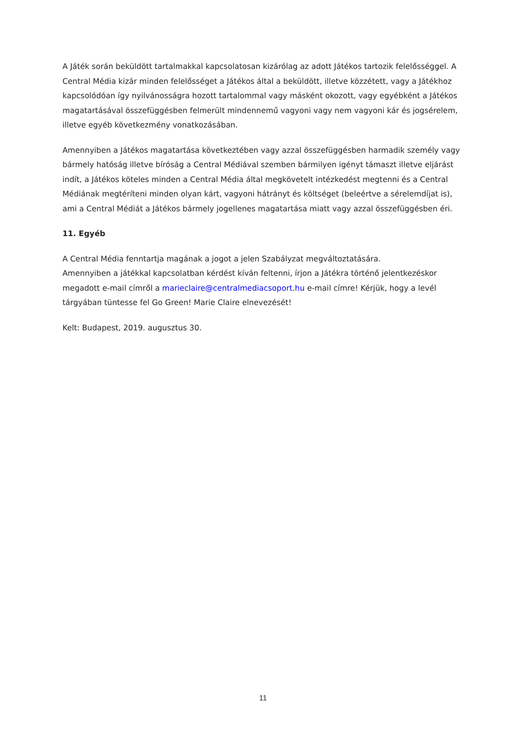A Játék során beküldött tartalmakkal kapcsolatosan kizárólag az adott Játékos tartozik felelősséggel. A Central Média kizár minden felelősséget a Játékos által a beküldött, illetve közzétett, vagy a Játékhoz kapcsolódóan így nyilvánosságra hozott tartalommal vagy másként okozott, vagy egyébként a Játékos magatartásával összefüggésben felmerült mindennemű vagyoni vagy nem vagyoni kár és jogsérelem, illetve egyéb következmény vonatkozásában.
Amennyiben a Játékos magatartása következtében vagy azzal összefüggésben harmadik személy vagy bármely hatóság illetve bíróság a Central Médiával szemben bármilyen igényt támaszt illetve eljárást indít, a Játékos köteles minden a Central Média által megkövetelt intézkedést megtenni és a Central Médiának megtéríteni minden olyan kárt, vagyoni hátrányt és költséget (beleértve a sérelemdíjat is), ami a Central Médiát a Játékos bármely jogellenes magatartása miatt vagy azzal összefüggésben éri.
11. Egyéb
A Central Média fenntartja magának a jogot a jelen Szabályzat megváltoztatására.
Amennyiben a játékkal kapcsolatban kérdést kíván feltenni, írjon a Játékra történő jelentkezéskor megadott e-mail címről a marieclaire@centralmediacsoport.hu e-mail címre! Kérjük, hogy a levél tárgyában tüntesse fel Go Green! Marie Claire elnevezését!
Kelt: Budapest, 2019. augusztus 30.
11